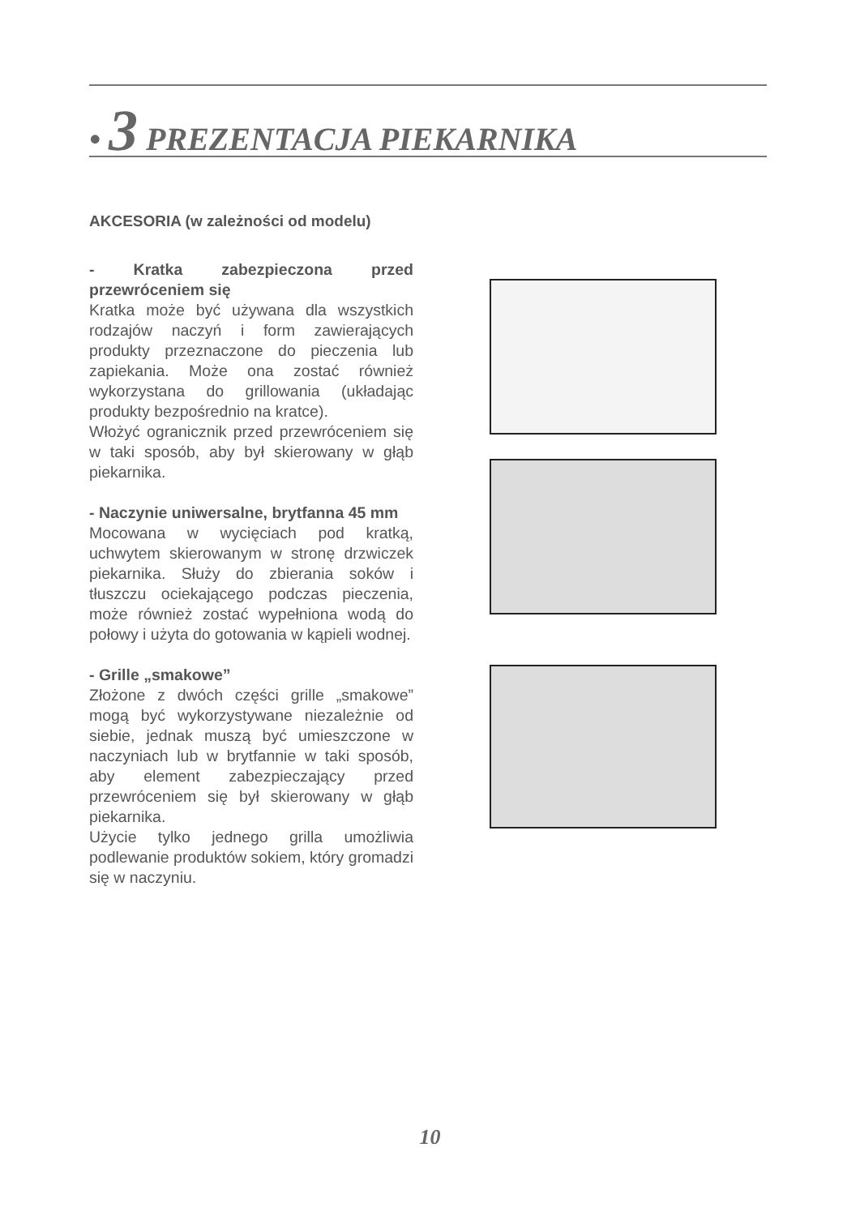• 3 PREZENTACJA PIEKARNIKA
AKCESORIA (w zależności od modelu)
- Kratka zabezpieczona przed przewróceniem się
Kratka może być używana dla wszystkich rodzajów naczyń i form zawierających produkty przeznaczone do pieczenia lub zapiekania. Może ona zostać również wykorzystana do grillowania (układając produkty bezpośrednio na kratce).
Włożyć ogranicznik przed przewróceniem się w taki sposób, aby był skierowany w głąb piekarnika.
- Naczynie uniwersalne, brytfanna 45 mm
Mocowana w wycięciach pod kratką, uchwytem skierowanym w stronę drzwiczek piekarnika. Służy do zbierania soków i tłuszczu ociekającego podczas pieczenia, może również zostać wypełniona wodą do połowy i użyta do gotowania w kąpieli wodnej.
- Grille „smakowe”
Złożone z dwóch części grille „smakowe” mogą być wykorzystywane niezależnie od siebie, jednak muszą być umieszczone w naczyniach lub w brytfannie w taki sposób, aby element zabezpieczający przed przewróceniem się był skierowany w głąb piekarnika.
Użycie tylko jednego grilla umożliwia podlewanie produktów sokiem, który gromadzi się w naczyniu.
10